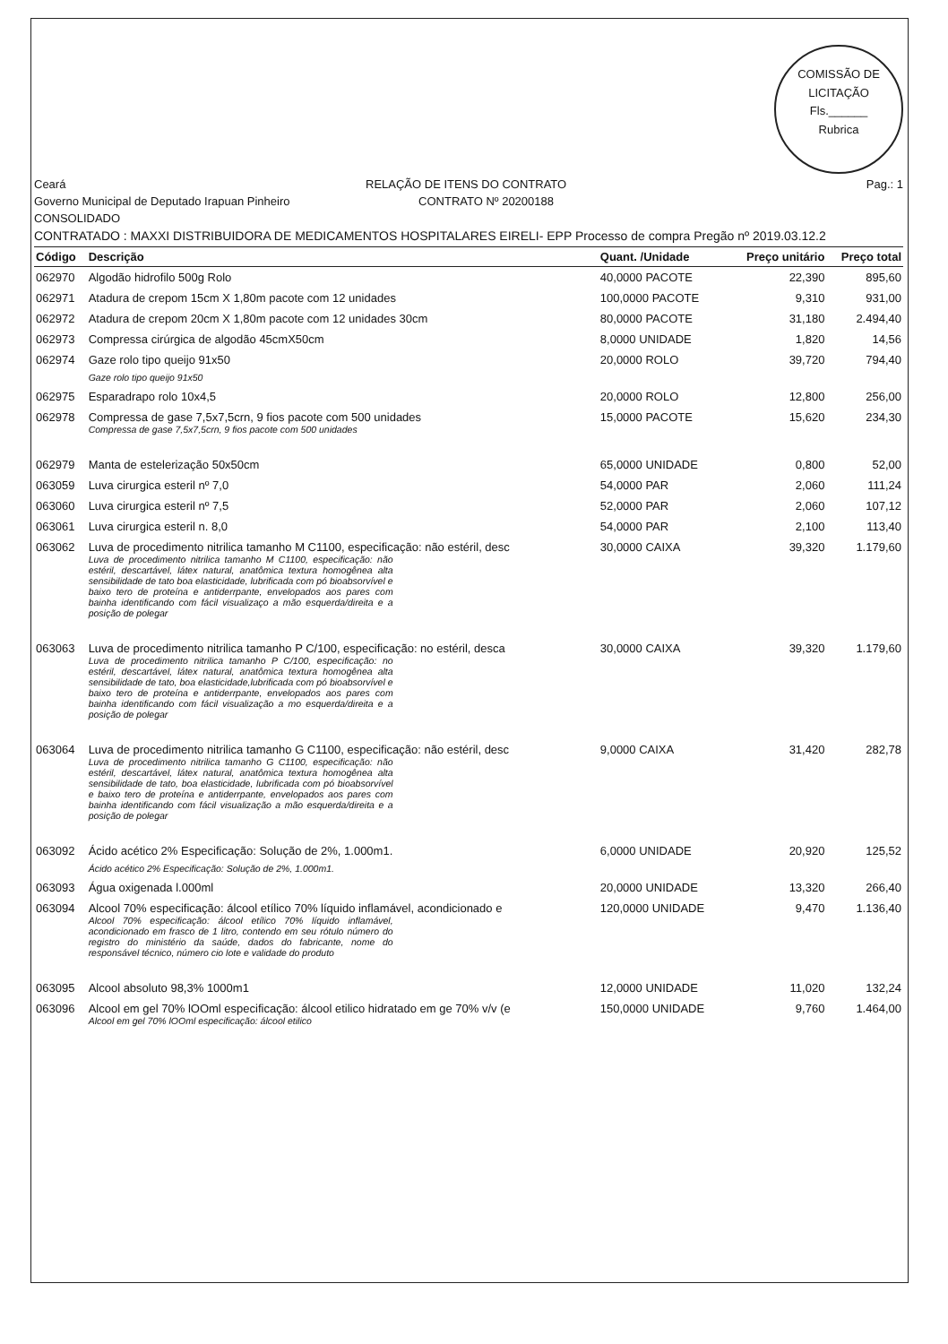COMISSÃO DE LICITAÇÃO
Fls.______
Rubrica
Ceará RELAÇÃO DE ITENS DO CONTRATO Pag.: 1
Governo Municipal de Deputado Irapuan Pinheiro CONTRATO Nº 20200188
CONSOLIDADO
CONTRATADO : MAXXI DISTRIBUIDORA DE MEDICAMENTOS HOSPITALARES EIRELI- EPP Processo de compra Pregão nº 2019.03.12.2
| Código | Descrição | Quant. /Unidade | Preço unitário | Preço total |
| --- | --- | --- | --- | --- |
| 062970 | Algodão hidrofilo 500g Rolo | 40,0000 PACOTE | 22,390 | 895,60 |
| 062971 | Atadura de crepom 15cm X 1,80m pacote com 12 unidades | 100,0000 PACOTE | 9,310 | 931,00 |
| 062972 | Atadura de crepom 20cm X 1,80m pacote com 12 unidades 30cm | 80,0000 PACOTE | 31,180 | 2.494,40 |
| 062973 | Compressa cirúrgica de algodão 45cmX50cm | 8,0000 UNIDADE | 1,820 | 14,56 |
| 062974 | Gaze rolo tipo queijo 91x50 Gaze rolo tipo queijo 91x50 | 20,0000 ROLO | 39,720 | 794,40 |
| 062975 | Esparadrapo rolo 10x4,5 | 20,0000 ROLO | 12,800 | 256,00 |
| 062978 | Compressa de gase 7,5x7,5crn, 9 fios pacote com 500 unidades Compressa de gase 7,5x7,5crn, 9 fios pacote com 500 unidades | 15,0000 PACOTE | 15,620 | 234,30 |
| 062979 | Manta de estelerização 50x50cm | 65,0000 UNIDADE | 0,800 | 52,00 |
| 063059 | Luva cirurgica esteril nº 7,0 | 54,0000 PAR | 2,060 | 111,24 |
| 063060 | Luva cirurgica esteril nº 7,5 | 52,0000 PAR | 2,060 | 107,12 |
| 063061 | Luva cirurgica esteril n. 8,0 | 54,0000 PAR | 2,100 | 113,40 |
| 063062 | Luva de procedimento nitrilica tamanho M C1100, especificação: não estéril, desc Luva de procedimento nitrilica tamanho M C1100, especificação: não estéril, descartável, látex natural, anatômica textura homogênea alta sensibilidade de tato boa elasticidade, lubrificada com pó bioabsorvível e baixo tero de proteína e antiderrpante, envelopados aos pares com bainha identificando com fácil visualizaço a mão esquerda/direita e a posição de polegar | 30,0000 CAIXA | 39,320 | 1.179,60 |
| 063063 | Luva de procedimento nitrilica tamanho P C/100, especificação: no estéril, desca Luva de procedimento nitrilica tamanho P C/100, especificação: no estéril, descartável, látex natural, anatômica textura homogênea alta sensibilidade de tato, boa elasticidade,lubrificada com pó bioabsorvível e baixo tero de proteína e antiderrpante, envelopados aos pares com bainha identificando com fácil visualização a mo esquerda/direita e a posição de polegar | 30,0000 CAIXA | 39,320 | 1.179,60 |
| 063064 | Luva de procedimento nitrilica tamanho G C1100, especificação: não estéril, desc Luva de procedimento nitrilica tamanho G C1100, especificação: não estéril, descartável, látex natural, anatômica textura homogênea alta sensibilidade de tato, boa elasticidade, lubrificada com pó bioabsorvível e baixo tero de proteína e antiderrpante, envelopados aos pares com bainha identificando com fácil visualização a mão esquerda/direita e a posição de polegar | 9,0000 CAIXA | 31,420 | 282,78 |
| 063092 | Ácido acético 2% Especificação: Solução de 2%, 1.000m1. Ácido acético 2% Especificação: Solução de 2%, 1.000m1. | 6,0000 UNIDADE | 20,920 | 125,52 |
| 063093 | Água oxigenada l.000ml | 20,0000 UNIDADE | 13,320 | 266,40 |
| 063094 | Alcool 70% especificação: álcool etílico 70% líquido inflamável, acondicionado e Alcool 70% especificação: álcool etílico 70% líquido inflamável, acondicionado em frasco de 1 litro, contendo em seu rótulo número do registro do ministério da saúde, dados do fabricante, nome do responsável técnico, número cio lote e validade do produto | 120,0000 UNIDADE | 9,470 | 1.136,40 |
| 063095 | Alcool absoluto 98,3% 1000m1 | 12,0000 UNIDADE | 11,020 | 132,24 |
| 063096 | Alcool em gel 70% lOOml especificação: álcool etilico hidratado em ge 70% v/v (e Alcool em gel 70% lOOml especificação: álcool etilico | 150,0000 UNIDADE | 9,760 | 1.464,00 |